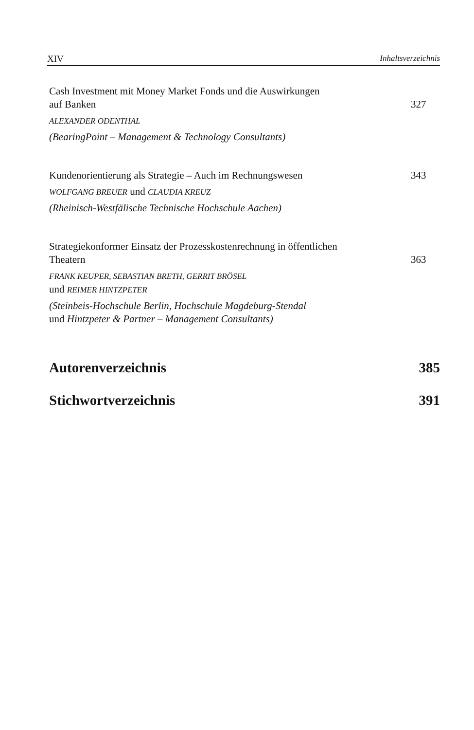XIV Inhaltsverzeichnis
Cash Investment mit Money Market Fonds und die Auswirkungen
auf Banken 327
ALEXANDER ODENTHAL
(BearingPoint – Management & Technology Consultants)
Kundenorientierung als Strategie – Auch im Rechnungswesen 343
WOLFGANG BREUER und CLAUDIA KREUZ
(Rheinisch-Westfälische Technische Hochschule Aachen)
Strategiekonformer Einsatz der Prozesskostenrechnung in öffentlichen
Theatern 363
FRANK KEUPER, SEBASTIAN BRETH, GERRIT BRÖSEL
und REIMER HINTZPETER
(Steinbeis-Hochschule Berlin, Hochschule Magdeburg-Stendal
und Hintzpeter & Partner – Management Consultants)
Autorenverzeichnis 385
Stichwortverzeichnis 391